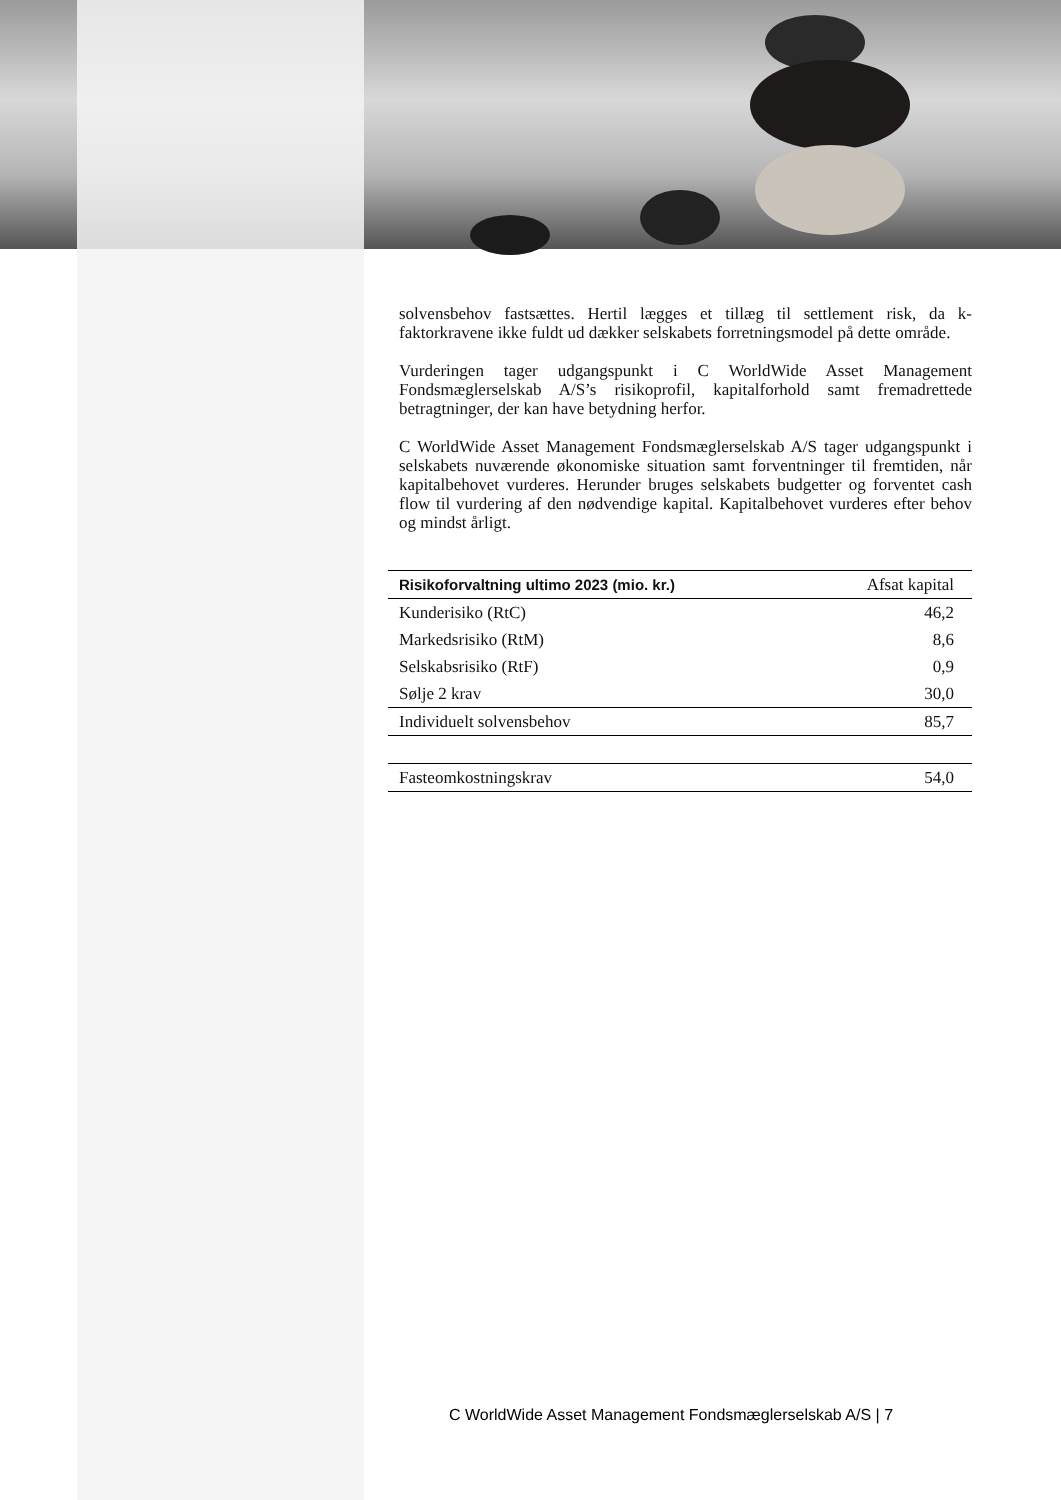solvensbehov fastsættes. Hertil lægges et tillæg til settlement risk, da k-faktorkravene ikke fuldt ud dækker selskabets forretningsmodel på dette område.
Vurderingen tager udgangspunkt i C WorldWide Asset Management Fondsmæglerselskab A/S’s risikoprofil, kapitalforhold samt fremadrettede betragtninger, der kan have betydning herfor.
C WorldWide Asset Management Fondsmæglerselskab A/S tager udgangspunkt i selskabets nuværende økonomiske situation samt forventninger til fremtiden, når kapitalbehovet vurderes. Herunder bruges selskabets budgetter og forventet cash flow til vurdering af den nødvendige kapital. Kapitalbehovet vurderes efter behov og mindst årligt.
| Risikoforvaltning ultimo 2023 (mio. kr.) | Afsat kapital |
| --- | --- |
| Kunderisiko (RtC) | 46,2 |
| Markedsrisiko (RtM) | 8,6 |
| Selskabsrisiko (RtF) | 0,9 |
| Sølje 2 krav | 30,0 |
| Individuelt solvensbehov | 85,7 |
| Fasteomkostningskrav | 54,0 |
C WorldWide Asset Management Fondsmæglerselskab A/S | 7